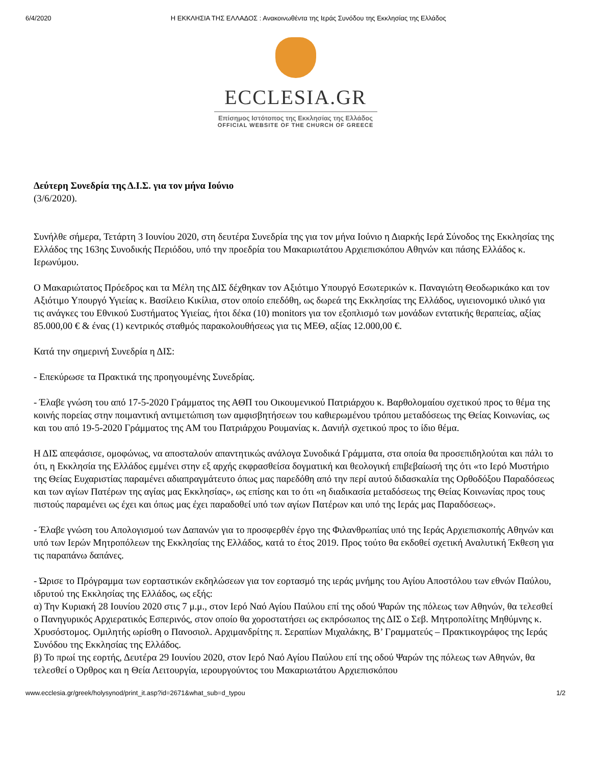6/4/2020 Η ΕΚΚΛΗΣΙΑ ΤΗΣ ΕΛΛΑΔΟΣ : Ανακοινωθέντα της Ιεράς Συνόδου της Εκκλησίας της Ελλάδος
ECCLESIA.GR
Επίσημος Ιστότοπος της Εκκλησίας της Ελλάδος
OFFICIAL WEBSITE OF THE CHURCH OF GREECE
Δεύτερη Συνεδρία της Δ.Ι.Σ. για τον μήνα Ιούνιο
(3/6/2020).
Συνήλθε σήμερα, Τετάρτη 3 Ιουνίου 2020, στη δευτέρα Συνεδρία της για τον μήνα Ιούνιο η Διαρκής Ιερά Σύνοδος της Εκκλησίας της Ελλάδος της 163ης Συνοδικής Περιόδου, υπό την προεδρία του Μακαριωτάτου Αρχιεπισκόπου Αθηνών και πάσης Ελλάδος κ. Ιερωνύμου.
Ο Μακαριώτατος Πρόεδρος και τα Μέλη της ΔΙΣ δέχθηκαν τον Αξιότιμο Υπουργό Εσωτερικών κ. Παναγιώτη Θεοδωρικάκο και τον Αξιότιμο Υπουργό Υγιείας κ. Βασίλειο Κικίλια, στον οποίο επεδόθη, ως δωρεά της Εκκλησίας της Ελλάδος, υγιειονομικό υλικό για τις ανάγκες του Εθνικού Συστήματος Υγιείας, ήτοι δέκα (10) monitors για τον εξοπλισμό των μονάδων εντατικής θεραπείας, αξίας 85.000,00 € & ένας (1) κεντρικός σταθμός παρακολουθήσεως για τις ΜΕΘ, αξίας 12.000,00 €.
Κατά την σημερινή Συνεδρία η ΔΙΣ:
- Επεκύρωσε τα Πρακτικά της προηγουμένης Συνεδρίας.
- Έλαβε γνώση του από 17-5-2020 Γράμματος της ΑΘΠ του Οικουμενικού Πατριάρχου κ. Βαρθολομαίου σχετικού προς το θέμα της κοινής πορείας στην ποιμαντική αντιμετώπιση των αμφισβητήσεων του καθιερωμένου τρόπου μεταδόσεως της Θείας Κοινωνίας, ως και του από 19-5-2020 Γράμματος της ΑΜ του Πατριάρχου Ρουμανίας κ. Δανιήλ σχετικού προς το ίδιο θέμα.
Η ΔΙΣ απεφάσισε, ομοφώνως, να αποσταλούν απαντητικώς ανάλογα Συνοδικά Γράμματα, στα οποία θα προσεπιδηλούται και πάλι το ότι, η Εκκλησία της Ελλάδος εμμένει στην εξ αρχής εκφρασθείσα δογματική και θεολογική επιβεβαίωσή της ότι «το Ιερό Μυστήριο της Θείας Ευχαριστίας παραμένει αδιαπραγμάτευτο όπως μας παρεδόθη από την περί αυτού διδασκαλία της Ορθοδόξου Παραδόσεως και των αγίων Πατέρων της αγίας μας Εκκλησίας», ως επίσης και το ότι «η διαδικασία μεταδόσεως της Θείας Κοινωνίας προς τους πιστούς παραμένει ως έχει και όπως μας έχει παραδοθεί υπό των αγίων Πατέρων και υπό της Ιεράς μας Παραδόσεως».
- Έλαβε γνώση του Απολογισμού των Δαπανών για το προσφερθέν έργο της Φιλανθρωπίας υπό της Ιεράς Αρχιεπισκοπής Αθηνών και υπό των Ιερών Μητροπόλεων της Εκκλησίας της Ελλάδος, κατά το έτος 2019. Προς τούτο θα εκδοθεί σχετική Αναλυτική Έκθεση για τις παραπάνω δαπάνες.
- Ώρισε το Πρόγραμμα των εορταστικών εκδηλώσεων για τον εορτασμό της ιεράς μνήμης του Αγίου Αποστόλου των εθνών Παύλου, ιδρυτού της Εκκλησίας της Ελλάδος, ως εξής:
α) Την Κυριακή 28 Ιουνίου 2020 στις 7 μ.μ., στον Ιερό Ναό Αγίου Παύλου επί της οδού Ψαρών της πόλεως των Αθηνών, θα τελεσθεί ο Πανηγυρικός Αρχιερατικός Εσπερινός, στον οποίο θα χοροστατήσει ως εκπρόσωπος της ΔΙΣ ο Σεβ. Μητροπολίτης Μηθύμνης κ. Χρυσόστομος. Ομιλητής ωρίσθη ο Πανοσιολ. Αρχιμανδρίτης π. Σεραπίων Μιχαλάκης, Β’ Γραμματεύς – Πρακτικογράφος της Ιεράς Συνόδου της Εκκλησίας της Ελλάδος.
β) Το πρωί της εορτής, Δευτέρα 29 Ιουνίου 2020, στον Ιερό Ναό Αγίου Παύλου επί της οδού Ψαρών της πόλεως των Αθηνών, θα τελεσθεί ο Όρθρος και η Θεία Λειτουργία, ιερουργούντος του Μακαριωτάτου Αρχιεπισκόπου
www.ecclesia.gr/greek/holysynod/print_it.asp?id=2671&what_sub=d_typou 1/2